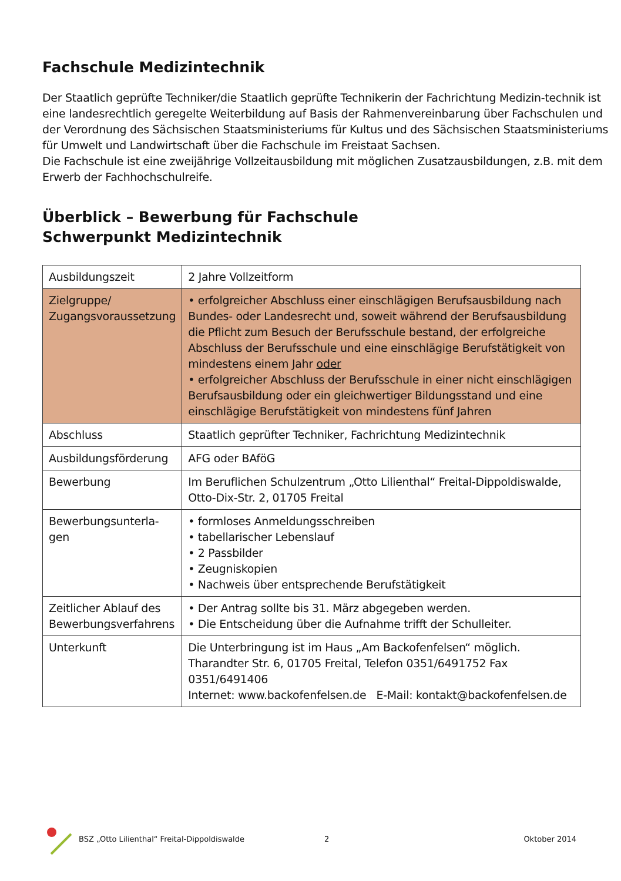Fachschule Medizintechnik
Der Staatlich geprüfte Techniker/die Staatlich geprüfte Technikerin der Fachrichtung Medizin-technik ist eine landesrechtlich geregelte Weiterbildung auf Basis der Rahmenvereinbarung über Fachschulen und der Verordnung des Sächsischen Staatsministeriums für Kultus und des Sächsischen Staatsministeriums für Umwelt und Landwirtschaft über die Fachschule im Freistaat Sachsen.
Die Fachschule ist eine zweijährige Vollzeitausbildung mit möglichen Zusatzausbildungen, z.B. mit dem Erwerb der Fachhochschulreife.
Überblick – Bewerbung für Fachschule
Schwerpunkt Medizintechnik
| Ausbildungszeit | 2 Jahre Vollzeitform |
| Zielgruppe/ Zugangsvoraussetzung | • erfolgreicher Abschluss einer einschlägigen Berufsausbildung nach Bundes- oder Landesrecht und, soweit während der Berufsausbildung die Pflicht zum Besuch der Berufsschule bestand, der erfolgreiche Abschluss der Berufsschule und eine einschlägige Berufstätigkeit von mindestens einem Jahr oder • erfolgreicher Abschluss der Berufsschule in einer nicht einschlägigen Berufsausbildung oder ein gleichwertiger Bildungsstand und eine einschlägige Berufstätigkeit von mindestens fünf Jahren |
| Abschluss | Staatlich geprüfter Techniker, Fachrichtung Medizintechnik |
| Ausbildungsförderung | AFG oder BAföG |
| Bewerbung | Im Beruflichen Schulzentrum „Otto Lilienthal“ Freital-Dippoldiswalde, Otto-Dix-Str. 2, 01705 Freital |
| Bewerbungsunterla- gen | • formloses Anmeldungsschreiben • tabellarischer Lebenslauf • 2 Passbilder • Zeugniskopien • Nachweis über entsprechende Berufstätigkeit |
| Zeitlicher Ablauf des Bewerbungsverfahrens | • Der Antrag sollte bis 31. März abgegeben werden. • Die Entscheidung über die Aufnahme trifft der Schulleiter. |
| Unterkunft | Die Unterbringung ist im Haus „Am Backofenfelsen“ möglich. Tharandter Str. 6, 01705 Freital, Telefon 0351/6491752 Fax 0351/6491406 Internet: www.backofenfelsen.de E-Mail: kontakt@backofenfelsen.de |
BSZ „Otto Lilienthal“ Freital-Dippoldiswalde 2 Oktober 2014